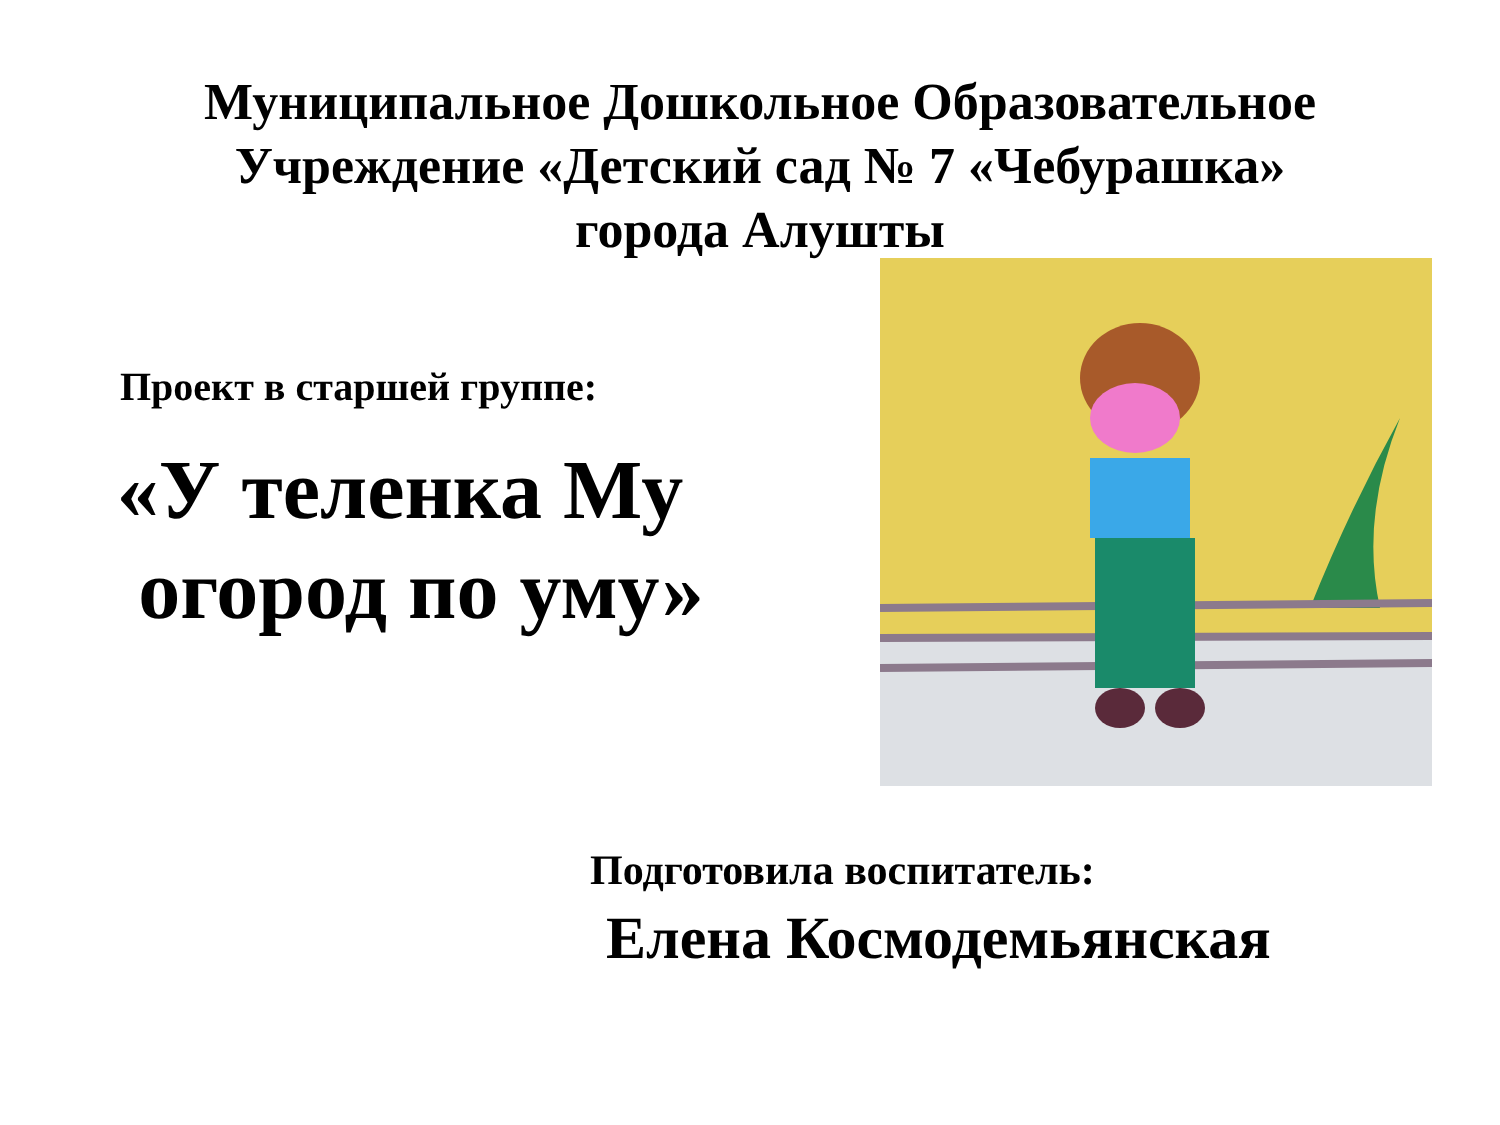Муниципальное Дошкольное Образовательное
Учреждение «Детский сад № 7 «Чебурашка»
города Алушты
Проект в старшей группе:
«У теленка Му
огород по уму»
Подготовила воспитатель:
Елена Космодемьянская